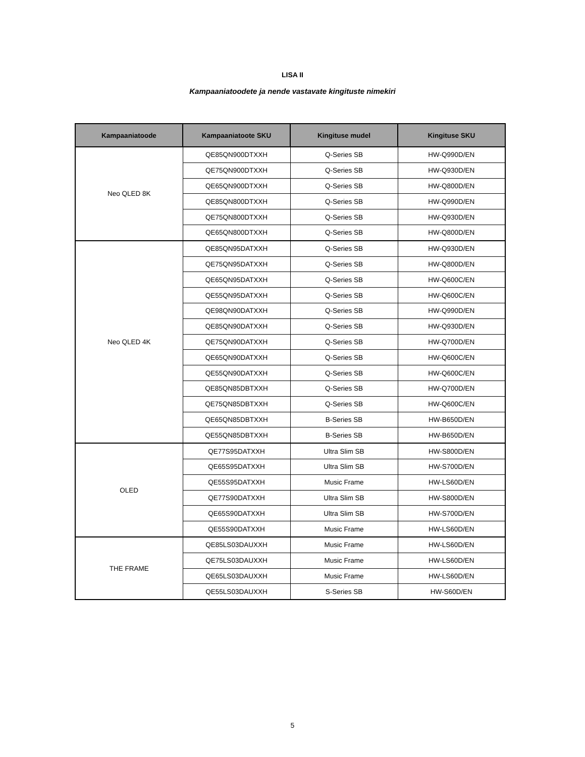LISA II
Kampaaniatoodete ja nende vastavate kingituste nimekiri
| Kampaaniatoode | Kampaaniatoote SKU | Kingituse mudel | Kingituse SKU |
| --- | --- | --- | --- |
| Neo QLED 8K | QE85QN900DTXXH | Q-Series SB | HW-Q990D/EN |
| | QE75QN900DTXXH | Q-Series SB | HW-Q930D/EN |
| | QE65QN900DTXXH | Q-Series SB | HW-Q800D/EN |
| | QE85QN800DTXXH | Q-Series SB | HW-Q990D/EN |
| | QE75QN800DTXXH | Q-Series SB | HW-Q930D/EN |
| | QE65QN800DTXXH | Q-Series SB | HW-Q800D/EN |
| Neo QLED 4K | QE85QN95DATXXH | Q-Series SB | HW-Q930D/EN |
| | QE75QN95DATXXH | Q-Series SB | HW-Q800D/EN |
| | QE65QN95DATXXH | Q-Series SB | HW-Q600C/EN |
| | QE55QN95DATXXH | Q-Series SB | HW-Q600C/EN |
| | QE98QN90DATXXH | Q-Series SB | HW-Q990D/EN |
| | QE85QN90DATXXH | Q-Series SB | HW-Q930D/EN |
| | QE75QN90DATXXH | Q-Series SB | HW-Q700D/EN |
| | QE65QN90DATXXH | Q-Series SB | HW-Q600C/EN |
| | QE55QN90DATXXH | Q-Series SB | HW-Q600C/EN |
| | QE85QN85DBTXXH | Q-Series SB | HW-Q700D/EN |
| | QE75QN85DBTXXH | Q-Series SB | HW-Q600C/EN |
| | QE65QN85DBTXXH | B-Series SB | HW-B650D/EN |
| | QE55QN85DBTXXH | B-Series SB | HW-B650D/EN |
| OLED | QE77S95DATXXH | Ultra Slim SB | HW-S800D/EN |
| | QE65S95DATXXH | Ultra Slim SB | HW-S700D/EN |
| | QE55S95DATXXH | Music Frame | HW-LS60D/EN |
| | QE77S90DATXXH | Ultra Slim SB | HW-S800D/EN |
| | QE65S90DATXXH | Ultra Slim SB | HW-S700D/EN |
| | QE55S90DATXXH | Music Frame | HW-LS60D/EN |
| THE FRAME | QE85LS03DAUXXH | Music Frame | HW-LS60D/EN |
| | QE75LS03DAUXXH | Music Frame | HW-LS60D/EN |
| | QE65LS03DAUXXH | Music Frame | HW-LS60D/EN |
| | QE55LS03DAUXXH | S-Series SB | HW-S60D/EN |
5